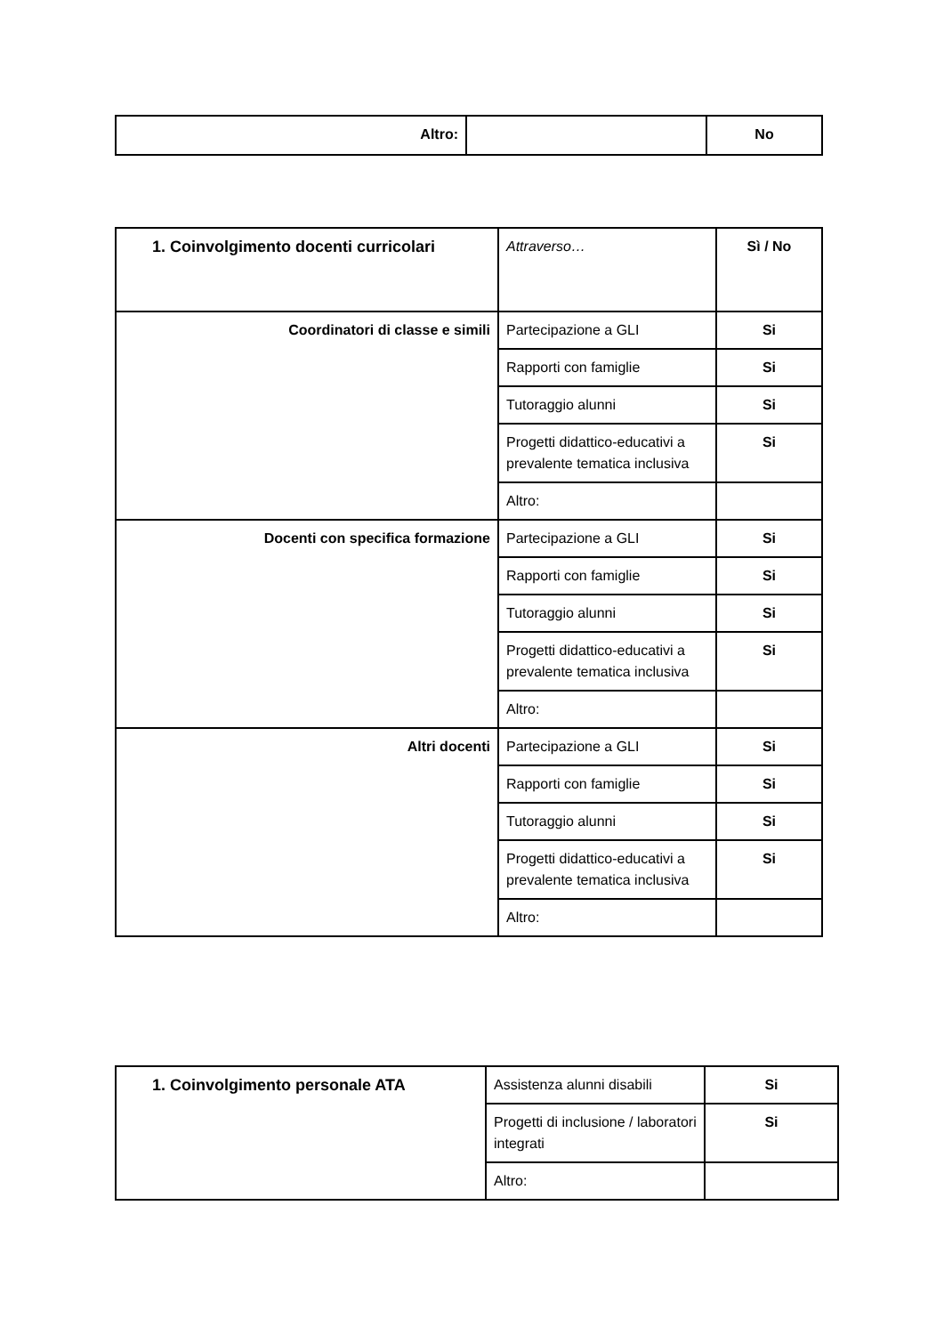| Altro: | | No |
| 1. Coinvolgimento docenti curricolari | Attraverso… | Sì / No |
| Coordinatori di classe e simili | Partecipazione a GLI | Si |
| | Rapporti con famiglie | Si |
| | Tutoraggio alunni | Si |
| | Progetti didattico-educativi a prevalente tematica inclusiva | Si |
| | Altro: | |
| Docenti con specifica formazione | Partecipazione a GLI | Si |
| | Rapporti con famiglie | Si |
| | Tutoraggio alunni | Si |
| | Progetti didattico-educativi a prevalente tematica inclusiva | Si |
| | Altro: | |
| Altri docenti | Partecipazione a GLI | Si |
| | Rapporti con famiglie | Si |
| | Tutoraggio alunni | Si |
| | Progetti didattico-educativi a prevalente tematica inclusiva | Si |
| | Altro: | |
| 1. Coinvolgimento personale ATA | Assistenza alunni disabili | Si |
| | Progetti di inclusione / laboratori integrati | Si |
| | Altro: | |